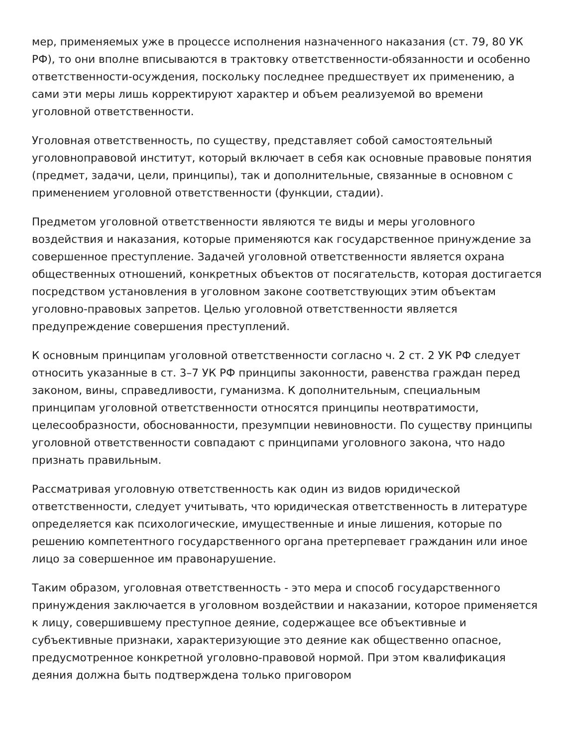мер, применяемых уже в процессе исполнения назначенного наказания (ст. 79, 80 УК РФ), то они вполне вписываются в трактовку ответственности-обязанности и особенно ответственности-осуждения, поскольку последнее предшествует их применению, а сами эти меры лишь корректируют характер и объем реализуемой во времени уголовной ответственности.
Уголовная ответственность, по существу, представляет собой самостоятельный уголовноправовой институт, который включает в себя как основные правовые понятия (предмет, задачи, цели, принципы), так и дополнительные, связанные в основном с применением уголовной ответственности (функции, стадии).
Предметом уголовной ответственности являются те виды и меры уголовного воздействия и наказания, которые применяются как государственное принуждение за совершенное преступление. Задачей уголовной ответственности является охрана общественных отношений, конкретных объектов от посягательств, которая достигается посредством установления в уголовном законе соответствующих этим объектам уголовно-правовых запретов. Целью уголовной ответственности является предупреждение совершения преступлений.
К основным принципам уголовной ответственности согласно ч. 2 ст. 2 УК РФ следует относить указанные в ст. 3–7 УК РФ принципы законности, равенства граждан перед законом, вины, справедливости, гуманизма. К дополнительным, специальным принципам уголовной ответственности относятся принципы неотвратимости, целесообразности, обоснованности, презумпции невиновности. По существу принципы уголовной ответственности совпадают с принципами уголовного закона, что надо признать правильным.
Рассматривая уголовную ответственность как один из видов юридической ответственности, следует учитывать, что юридическая ответственность в литературе определяется как психологические, имущественные и иные лишения, которые по решению компетентного государственного органа претерпевает гражданин или иное лицо за совершенное им правонарушение.
Таким образом, уголовная ответственность - это мера и способ государственного принуждения заключается в уголовном воздействии и наказании, которое применяется к лицу, совершившему преступное деяние, содержащее все объективные и субъективные признаки, характеризующие это деяние как общественно опасное, предусмотренное конкретной уголовно-правовой нормой. При этом квалификация деяния должна быть подтверждена только приговором